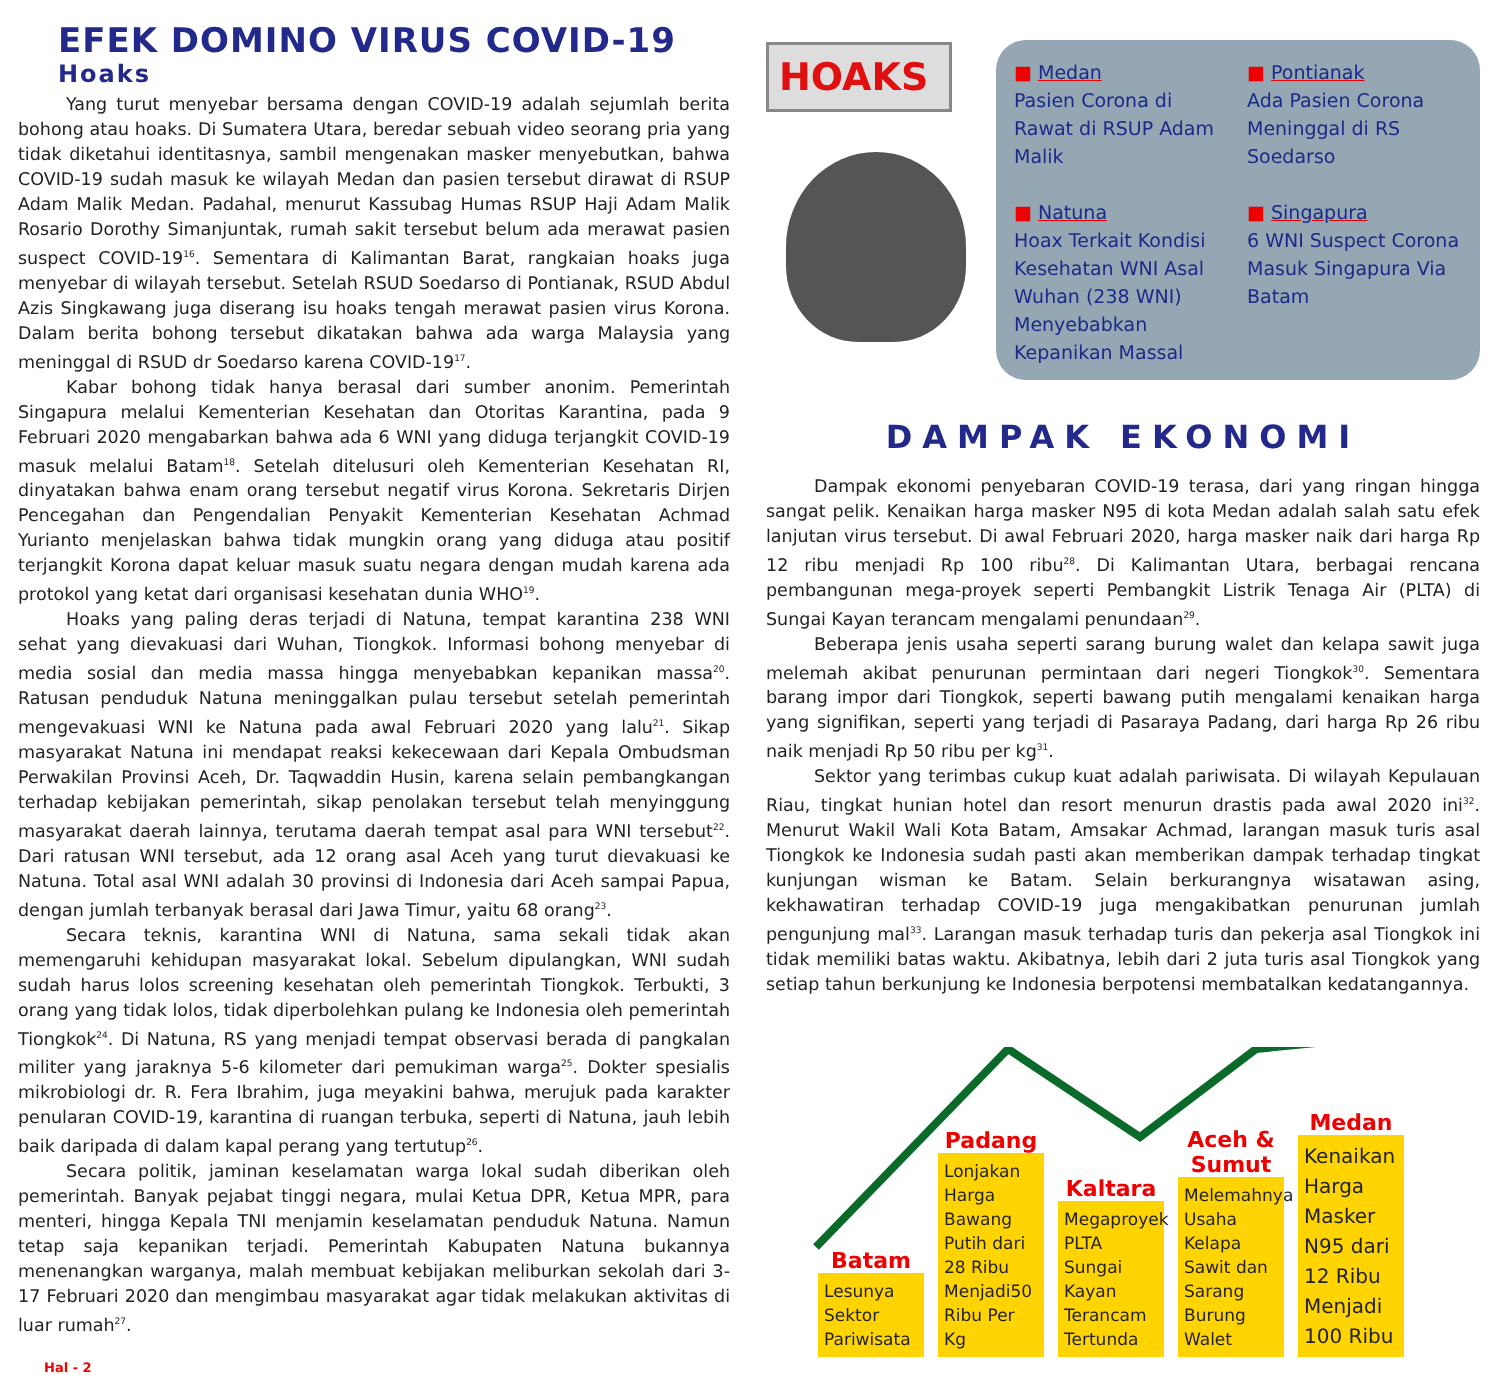EFEK DOMINO VIRUS COVID-19
Hoaks
Yang turut menyebar bersama dengan COVID-19 adalah sejumlah berita bohong atau hoaks. Di Sumatera Utara, beredar sebuah video seorang pria yang tidak diketahui identitasnya, sambil mengenakan masker menyebutkan, bahwa COVID-19 sudah masuk ke wilayah Medan dan pasien tersebut dirawat di RSUP Adam Malik Medan. Padahal, menurut Kassubag Humas RSUP Haji Adam Malik Rosario Dorothy Simanjuntak, rumah sakit tersebut belum ada merawat pasien suspect COVID-19<sup>16</sup>. Sementara di Kalimantan Barat, rangkaian hoaks juga menyebar di wilayah tersebut. Setelah RSUD Soedarso di Pontianak, RSUD Abdul Azis Singkawang juga diserang isu hoaks tengah merawat pasien virus Korona. Dalam berita bohong tersebut dikatakan bahwa ada warga Malaysia yang meninggal di RSUD dr Soedarso karena COVID-19<sup>17</sup>.
Kabar bohong tidak hanya berasal dari sumber anonim. Pemerintah Singapura melalui Kementerian Kesehatan dan Otoritas Karantina, pada 9 Februari 2020 mengabarkan bahwa ada 6 WNI yang diduga terjangkit COVID-19 masuk melalui Batam<sup>18</sup>. Setelah ditelusuri oleh Kementerian Kesehatan RI, dinyatakan bahwa enam orang tersebut negatif virus Korona. Sekretaris Dirjen Pencegahan dan Pengendalian Penyakit Kementerian Kesehatan Achmad Yurianto menjelaskan bahwa tidak mungkin orang yang diduga atau positif terjangkit Korona dapat keluar masuk suatu negara dengan mudah karena ada protokol yang ketat dari organisasi kesehatan dunia WHO<sup>19</sup>.
Hoaks yang paling deras terjadi di Natuna, tempat karantina 238 WNI sehat yang dievakuasi dari Wuhan, Tiongkok. Informasi bohong menyebar di media sosial dan media massa hingga menyebabkan kepanikan massa<sup>20</sup>. Ratusan penduduk Natuna meninggalkan pulau tersebut setelah pemerintah mengevakuasi WNI ke Natuna pada awal Februari 2020 yang lalu<sup>21</sup>. Sikap masyarakat Natuna ini mendapat reaksi kekecewaan dari Kepala Ombudsman Perwakilan Provinsi Aceh, Dr. Taqwaddin Husin, karena selain pembangkangan terhadap kebijakan pemerintah, sikap penolakan tersebut telah menyinggung masyarakat daerah lainnya, terutama daerah tempat asal para WNI tersebut<sup>22</sup>. Dari ratusan WNI tersebut, ada 12 orang asal Aceh yang turut dievakuasi ke Natuna. Total asal WNI adalah 30 provinsi di Indonesia dari Aceh sampai Papua, dengan jumlah terbanyak berasal dari Jawa Timur, yaitu 68 orang<sup>23</sup>.
Secara teknis, karantina WNI di Natuna, sama sekali tidak akan memengaruhi kehidupan masyarakat lokal. Sebelum dipulangkan, WNI sudah sudah harus lolos screening kesehatan oleh pemerintah Tiongkok. Terbukti, 3 orang yang tidak lolos, tidak diperbolehkan pulang ke Indonesia oleh pemerintah Tiongkok<sup>24</sup>. Di Natuna, RS yang menjadi tempat observasi berada di pangkalan militer yang jaraknya 5-6 kilometer dari pemukiman warga<sup>25</sup>. Dokter spesialis mikrobiologi dr. R. Fera Ibrahim, juga meyakini bahwa, merujuk pada karakter penularan COVID-19, karantina di ruangan terbuka, seperti di Natuna, jauh lebih baik daripada di dalam kapal perang yang tertutup<sup>26</sup>.
Secara politik, jaminan keselamatan warga lokal sudah diberikan oleh pemerintah. Banyak pejabat tinggi negara, mulai Ketua DPR, Ketua MPR, para menteri, hingga Kepala TNI menjamin keselamatan penduduk Natuna. Namun tetap saja kepanikan terjadi. Pemerintah Kabupaten Natuna bukannya menenangkan warganya, malah membuat kebijakan meliburkan sekolah dari 3-17 Februari 2020 dan mengimbau masyarakat agar tidak melakukan aktivitas di luar rumah<sup>27</sup>.
HOAKS
■ Medan
Pasien Corona di Rawat di RSUP Adam Malik
■ Natuna
Hoax Terkait Kondisi Kesehatan WNI Asal Wuhan (238 WNI) Menyebabkan Kepanikan Massal
■ Pontianak
Ada Pasien Corona Meninggal di RS Soedarso
■ Singapura
6 WNI Suspect Corona Masuk Singapura Via Batam
DAMPAK EKONOMI
Dampak ekonomi penyebaran COVID-19 terasa, dari yang ringan hingga sangat pelik. Kenaikan harga masker N95 di kota Medan adalah salah satu efek lanjutan virus tersebut. Di awal Februari 2020, harga masker naik dari harga Rp 12 ribu menjadi Rp 100 ribu<sup>28</sup>. Di Kalimantan Utara, berbagai rencana pembangunan mega-proyek seperti Pembangkit Listrik Tenaga Air (PLTA) di Sungai Kayan terancam mengalami penundaan<sup>29</sup>.
Beberapa jenis usaha seperti sarang burung walet dan kelapa sawit juga melemah akibat penurunan permintaan dari negeri Tiongkok<sup>30</sup>. Sementara barang impor dari Tiongkok, seperti bawang putih mengalami kenaikan harga yang signifikan, seperti yang terjadi di Pasaraya Padang, dari harga Rp 26 ribu naik menjadi Rp 50 ribu per kg<sup>31</sup>.
Sektor yang terimbas cukup kuat adalah pariwisata. Di wilayah Kepulauan Riau, tingkat hunian hotel dan resort menurun drastis pada awal 2020 ini<sup>32</sup>. Menurut Wakil Wali Kota Batam, Amsakar Achmad, larangan masuk turis asal Tiongkok ke Indonesia sudah pasti akan memberikan dampak terhadap tingkat kunjungan wisman ke Batam. Selain berkurangnya wisatawan asing, kekhawatiran terhadap COVID-19 juga mengakibatkan penurunan jumlah pengunjung mal<sup>33</sup>. Larangan masuk terhadap turis dan pekerja asal Tiongkok ini tidak memiliki batas waktu. Akibatnya, lebih dari 2 juta turis asal Tiongkok yang setiap tahun berkunjung ke Indonesia berpotensi membatalkan kedatangannya.
Batam
Lesunya Sektor Pariwisata
Padang
Lonjakan Harga Bawang Putih dari 28 Ribu Menjadi50 Ribu Per Kg
Kaltara
Megaproyek PLTA Sungai Kayan Terancam Tertunda
Aceh & Sumut
Melemahnya Usaha Kelapa Sawit dan Sarang Burung Walet
Medan
Kenaikan Harga Masker N95 dari 12 Ribu Menjadi 100 Ribu
Hal - 2